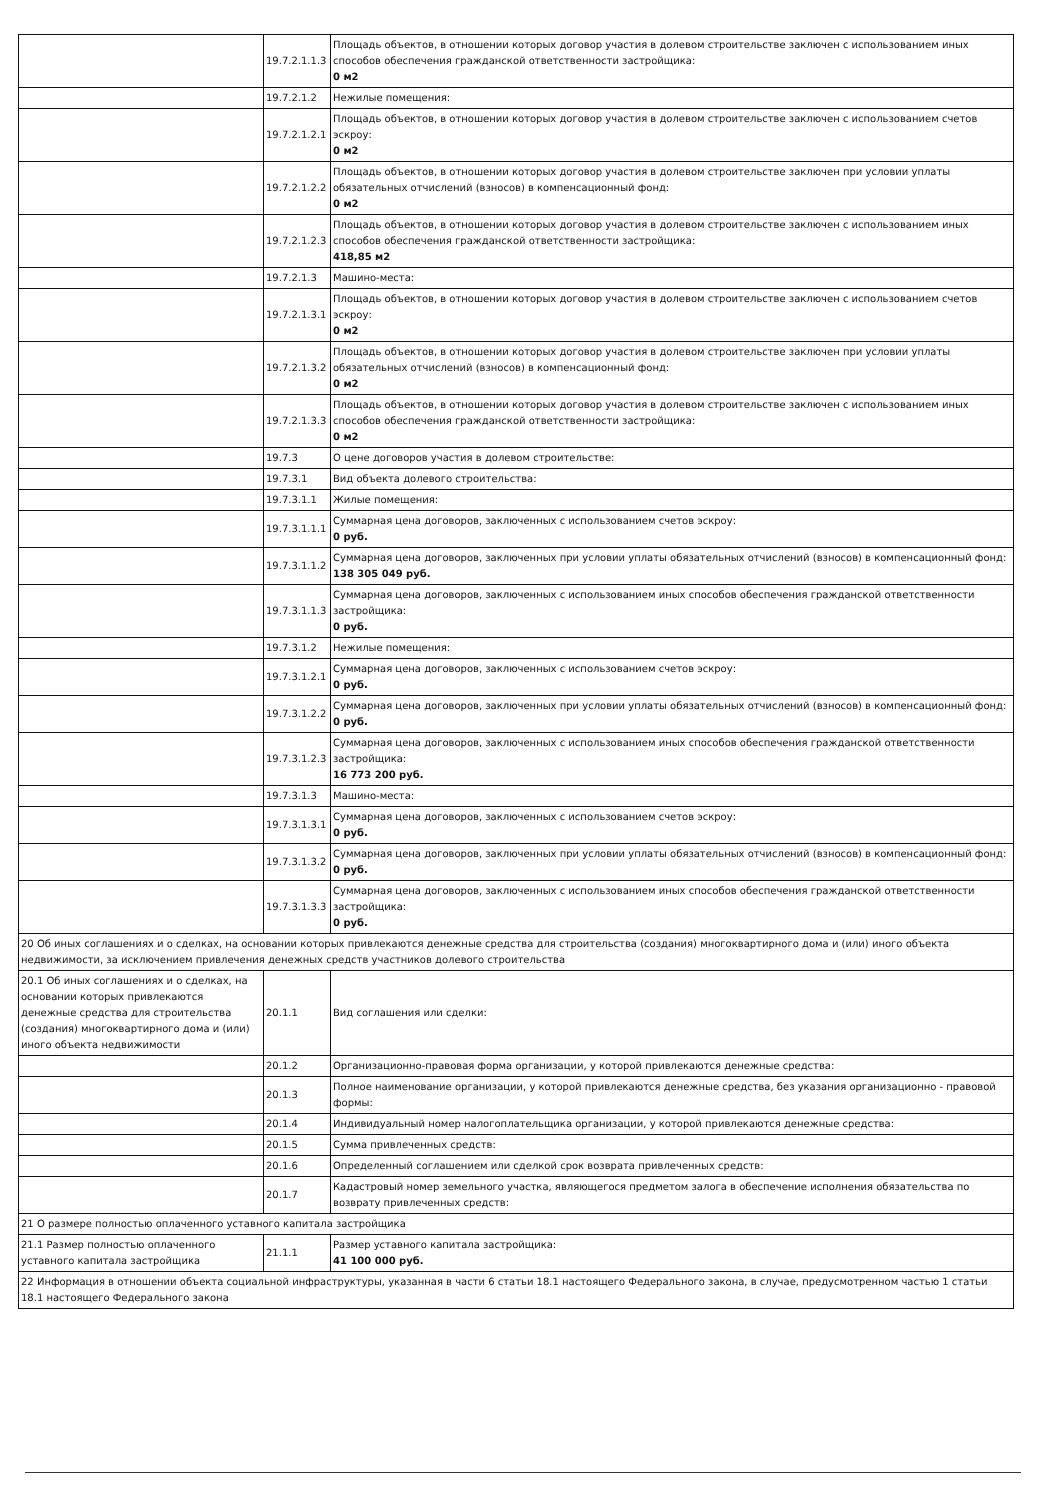| | 19.7.2.1.1.3 | Площадь объектов, в отношении которых договор участия в долевом строительстве заключен с использованием иных способов обеспечения гражданской ответственности застройщика: 0 м2 |
| | 19.7.2.1.2 | Нежилые помещения: |
| | 19.7.2.1.2.1 | Площадь объектов, в отношении которых договор участия в долевом строительстве заключен с использованием счетов эскроу: 0 м2 |
| | 19.7.2.1.2.2 | Площадь объектов, в отношении которых договор участия в долевом строительстве заключен при условии уплаты обязательных отчислений (взносов) в компенсационный фонд: 0 м2 |
| | 19.7.2.1.2.3 | Площадь объектов, в отношении которых договор участия в долевом строительстве заключен с использованием иных способов обеспечения гражданской ответственности застройщика: 418,85 м2 |
| | 19.7.2.1.3 | Машино-места: |
| | 19.7.2.1.3.1 | Площадь объектов, в отношении которых договор участия в долевом строительстве заключен с использованием счетов эскроу: 0 м2 |
| | 19.7.2.1.3.2 | Площадь объектов, в отношении которых договор участия в долевом строительстве заключен при условии уплаты обязательных отчислений (взносов) в компенсационный фонд: 0 м2 |
| | 19.7.2.1.3.3 | Площадь объектов, в отношении которых договор участия в долевом строительстве заключен с использованием иных способов обеспечения гражданской ответственности застройщика: 0 м2 |
| | 19.7.3 | О цене договоров участия в долевом строительстве: |
| | 19.7.3.1 | Вид объекта долевого строительства: |
| | 19.7.3.1.1 | Жилые помещения: |
| | 19.7.3.1.1.1 | Суммарная цена договоров, заключенных с использованием счетов эскроу: 0 руб. |
| | 19.7.3.1.1.2 | Суммарная цена договоров, заключенных при условии уплаты обязательных отчислений (взносов) в компенсационный фонд: 138 305 049 руб. |
| | 19.7.3.1.1.3 | Суммарная цена договоров, заключенных с использованием иных способов обеспечения гражданской ответственности застройщика: 0 руб. |
| | 19.7.3.1.2 | Нежилые помещения: |
| | 19.7.3.1.2.1 | Суммарная цена договоров, заключенных с использованием счетов эскроу: 0 руб. |
| | 19.7.3.1.2.2 | Суммарная цена договоров, заключенных при условии уплаты обязательных отчислений (взносов) в компенсационный фонд: 0 руб. |
| | 19.7.3.1.2.3 | Суммарная цена договоров, заключенных с использованием иных способов обеспечения гражданской ответственности застройщика: 16 773 200 руб. |
| | 19.7.3.1.3 | Машино-места: |
| | 19.7.3.1.3.1 | Суммарная цена договоров, заключенных с использованием счетов эскроу: 0 руб. |
| | 19.7.3.1.3.2 | Суммарная цена договоров, заключенных при условии уплаты обязательных отчислений (взносов) в компенсационный фонд: 0 руб. |
| | 19.7.3.1.3.3 | Суммарная цена договоров, заключенных с использованием иных способов обеспечения гражданской ответственности застройщика: 0 руб. |
| 20 Об иных соглашениях и о сделках, на основании которых привлекаются денежные средства для строительства (создания) многоквартирного дома и (или) иного объекта недвижимости, за исключением привлечения денежных средств участников долевого строительства | | |
| 20.1 Об иных соглашениях и о сделках, на основании которых привлекаются денежные средства для строительства (создания) многоквартирного дома и (или) иного объекта недвижимости | 20.1.1 | Вид соглашения или сделки: |
| | 20.1.2 | Организационно-правовая форма организации, у которой привлекаются денежные средства: |
| | 20.1.3 | Полное наименование организации, у которой привлекаются денежные средства, без указания организационно - правовой формы: |
| | 20.1.4 | Индивидуальный номер налогоплательщика организации, у которой привлекаются денежные средства: |
| | 20.1.5 | Сумма привлеченных средств: |
| | 20.1.6 | Определенный соглашением или сделкой срок возврата привлеченных средств: |
| | 20.1.7 | Кадастровый номер земельного участка, являющегося предметом залога в обеспечение исполнения обязательства по возврату привлеченных средств: |
| 21 О размере полностью оплаченного уставного капитала застройщика | | |
| 21.1 Размер полностью оплаченного уставного капитала застройщика | 21.1.1 | Размер уставного капитала застройщика: 41 100 000 руб. |
| 22 Информация в отношении объекта социальной инфраструктуры, указанная в части 6 статьи 18.1 настоящего Федерального закона, в случае, предусмотренном частью 1 статьи 18.1 настоящего Федерального закона | | |